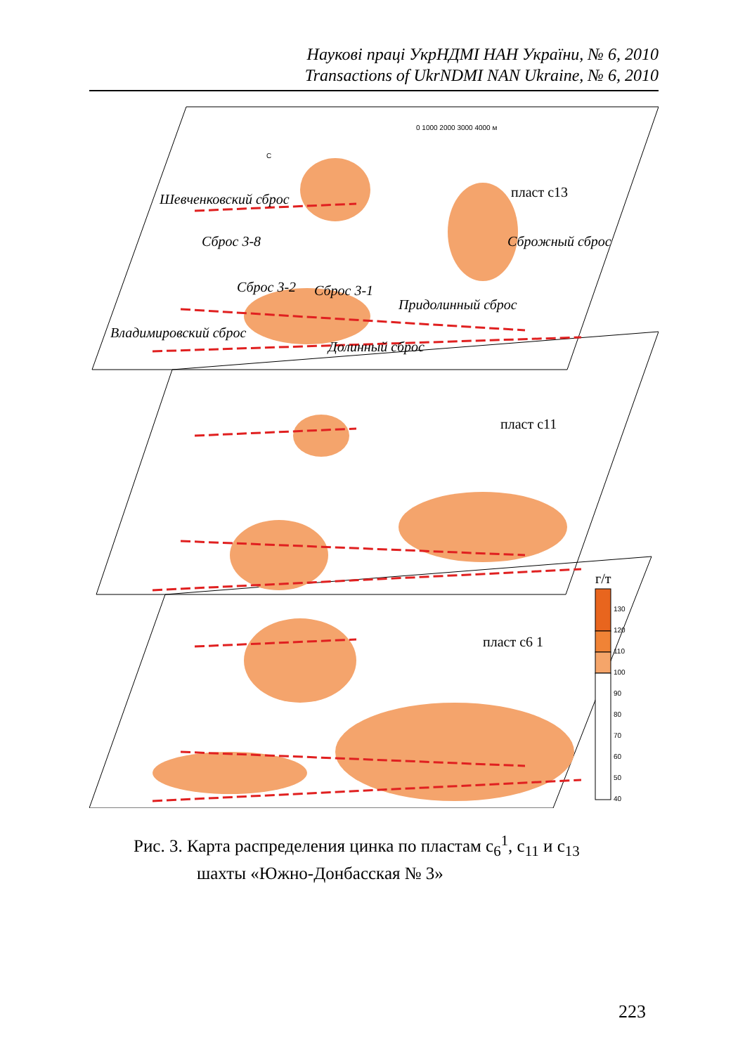Наукові праці УкрНДМІ НАН України, № 6, 2010
Transactions of UkrNDMI NAN Ukraine, № 6, 2010
0 1000 2000 3000 4000 м
С
пласт c13
пласт c11
пласт c6 1
Шевченковский сброс
Придолинный сброс
Долинный сброс
Владимировский сброс
Сброс 3-8
Сброс 3-2
Сброс 3-1
Сброжный сброс
г/т
130
120
110
100
90
80
70
60
50
40
Рис. 3. Карта распределения цинка по пластам c<sub>6</sub><sup>1</sup>, c<sub>11</sub> и c<sub>13</sub>
шахты «Южно-Донбасская № 3»
223